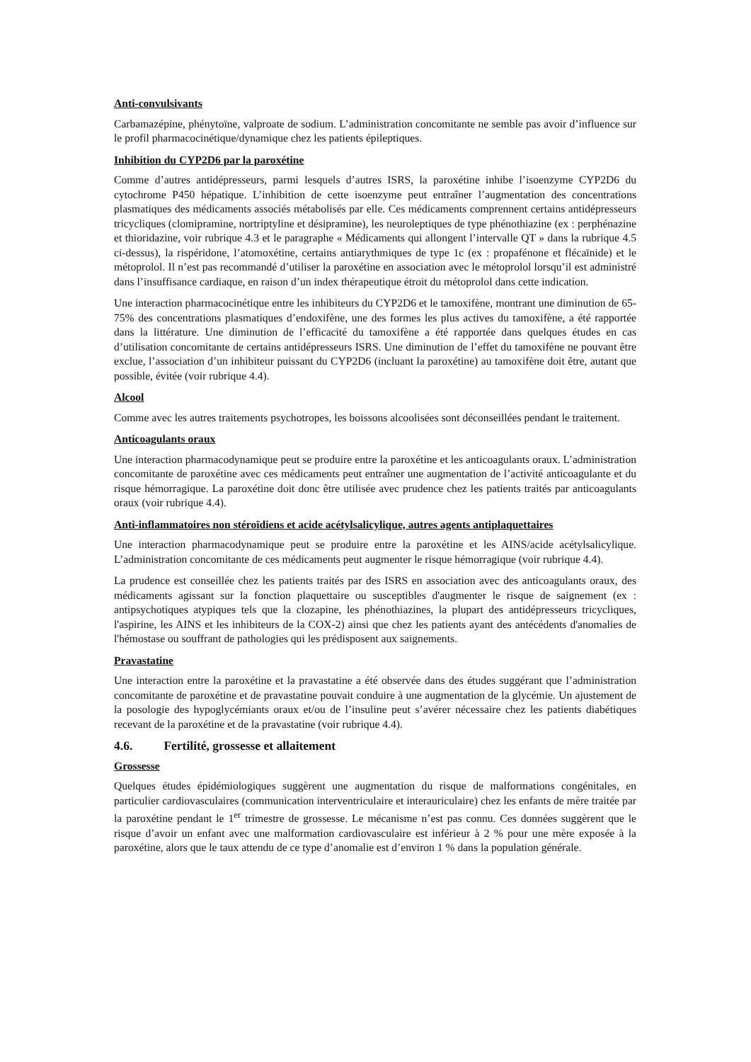Anti-convulsivants
Carbamazépine, phénytoïne, valproate de sodium. L’administration concomitante ne semble pas avoir d’influence sur le profil pharmacocinétique/dynamique chez les patients épileptiques.
Inhibition du CYP2D6 par la paroxétine
Comme d’autres antidépresseurs, parmi lesquels d’autres ISRS, la paroxétine inhibe l’isoenzyme CYP2D6 du cytochrome P450 hépatique. L’inhibition de cette isoenzyme peut entraîner l’augmentation des concentrations plasmatiques des médicaments associés métabolisés par elle. Ces médicaments comprennent certains antidépresseurs tricycliques (clomipramine, nortriptyline et désipramine), les neuroleptiques de type phénothiazine (ex : perphénazine et thioridazine, voir rubrique 4.3 et le paragraphe « Médicaments qui allongent l’intervalle QT » dans la rubrique 4.5 ci-dessus), la rispéridone, l’atomoxétine, certains antiarythmiques de type 1c (ex : propafénone et flécaïnide) et le métoprolol. Il n’est pas recommandé d’utiliser la paroxétine en association avec le métoprolol lorsqu’il est administré dans l’insuffisance cardiaque, en raison d’un index thérapeutique étroit du métoprolol dans cette indication.
Une interaction pharmacocinétique entre les inhibiteurs du CYP2D6 et le tamoxifène, montrant une diminution de 65-75% des concentrations plasmatiques d’endoxifène, une des formes les plus actives du tamoxifène, a été rapportée dans la littérature. Une diminution de l’efficacité du tamoxifène a été rapportée dans quelques études en cas d’utilisation concomitante de certains antidépresseurs ISRS. Une diminution de l’effet du tamoxifène ne pouvant être exclue, l’association d’un inhibiteur puissant du CYP2D6 (incluant la paroxétine) au tamoxifène doit être, autant que possible, évitée (voir rubrique 4.4).
Alcool
Comme avec les autres traitements psychotropes, les boissons alcoolisées sont déconseillées pendant le traitement.
Anticoagulants oraux
Une interaction pharmacodynamique peut se produire entre la paroxétine et les anticoagulants oraux. L’administration concomitante de paroxétine avec ces médicaments peut entraîner une augmentation de l’activité anticoagulante et du risque hémorragique. La paroxétine doit donc être utilisée avec prudence chez les patients traités par anticoagulants oraux (voir rubrique 4.4).
Anti-inflammatoires non stéroïdiens et acide acétylsalicylique, autres agents antiplaquettaires
Une interaction pharmacodynamique peut se produire entre la paroxétine et les AINS/acide acétylsalicylique. L’administration concomitante de ces médicaments peut augmenter le risque hémorragique (voir rubrique 4.4).
La prudence est conseillée chez les patients traités par des ISRS en association avec des anticoagulants oraux, des médicaments agissant sur la fonction plaquettaire ou susceptibles d'augmenter le risque de saignement (ex : antipsychotiques atypiques tels que la clozapine, les phénothiazines, la plupart des antidépresseurs tricycliques, l'aspirine, les AINS et les inhibiteurs de la COX-2) ainsi que chez les patients ayant des antécédents d'anomalies de l'hémostase ou souffrant de pathologies qui les prédisposent aux saignements.
Pravastatine
Une interaction entre la paroxétine et la pravastatine a été observée dans des études suggérant que l’administration concomitante de paroxétine et de pravastatine pouvait conduire à une augmentation de la glycémie. Un ajustement de la posologie des hypoglycémiants oraux et/ou de l’insuline peut s’avérer nécessaire chez les patients diabétiques recevant de la paroxétine et de la pravastatine (voir rubrique 4.4).
4.6. Fertilité, grossesse et allaitement
Grossesse
Quelques études épidémiologiques suggèrent une augmentation du risque de malformations congénitales, en particulier cardiovasculaires (communication interventriculaire et interauriculaire) chez les enfants de mère traitée par la paroxétine pendant le 1<sup>er</sup> trimestre de grossesse. Le mécanisme n’est pas connu. Ces données suggèrent que le risque d’avoir un enfant avec une malformation cardiovasculaire est inférieur à 2 % pour une mère exposée à la paroxétine, alors que le taux attendu de ce type d’anomalie est d’environ 1 % dans la population générale.